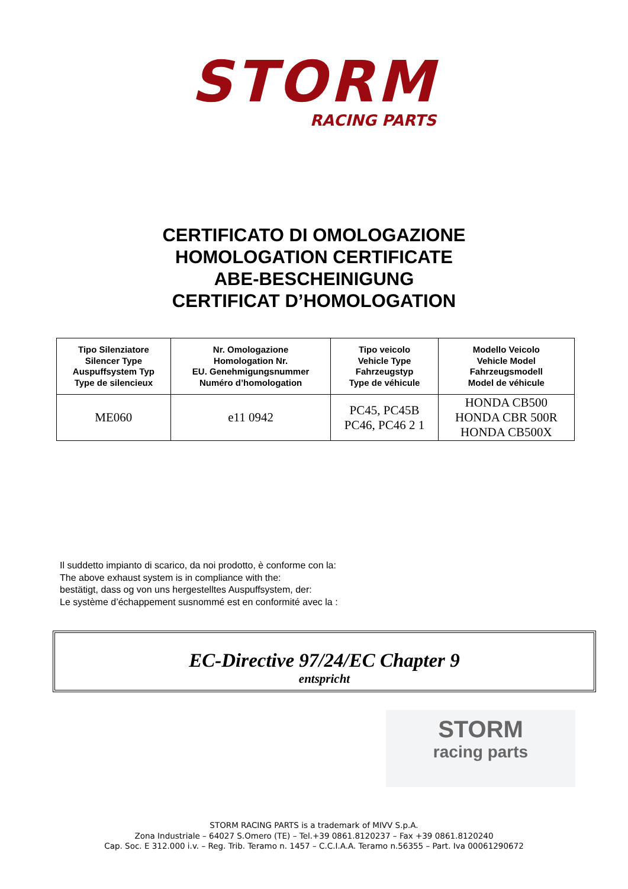STORM
RACING PARTS
CERTIFICATO DI OMOLOGAZIONE
HOMOLOGATION CERTIFICATE
ABE-BESCHEINIGUNG
CERTIFICAT D’HOMOLOGATION
| Tipo Silenziatore Silencer Type Auspuffsystem Typ Type de silencieux | Nr. Omologazione Homologation Nr. EU. Genehmigungsnummer Numéro d’homologation | Tipo veicolo Vehicle Type Fahrzeugstyp Type de véhicule | Modello Veicolo Vehicle Model Fahrzeugsmodell Model de véhicule |
| --- | --- | --- | --- |
| ME060 | e11 0942 | PC45, PC45B PC46, PC46 2 1 | HONDA CB500 HONDA CBR 500R HONDA CB500X |
Il suddetto impianto di scarico, da noi prodotto, è conforme con la:
The above exhaust system is in compliance with the:
bestätigt, dass og von uns hergestelltes Auspuffsystem, der:
Le système d’échappement susnommé est en conformité avec la :
EC-Directive 97/24/EC Chapter 9
entspricht
STORM
racing parts
STORM RACING PARTS is a trademark of MIVV S.p.A.
Zona Industriale – 64027 S.Omero (TE) – Tel.+39 0861.8120237 – Fax +39 0861.8120240
Cap. Soc. E 312.000 i.v. – Reg. Trib. Teramo n. 1457 – C.C.I.A.A. Teramo n.56355 – Part. Iva 00061290672